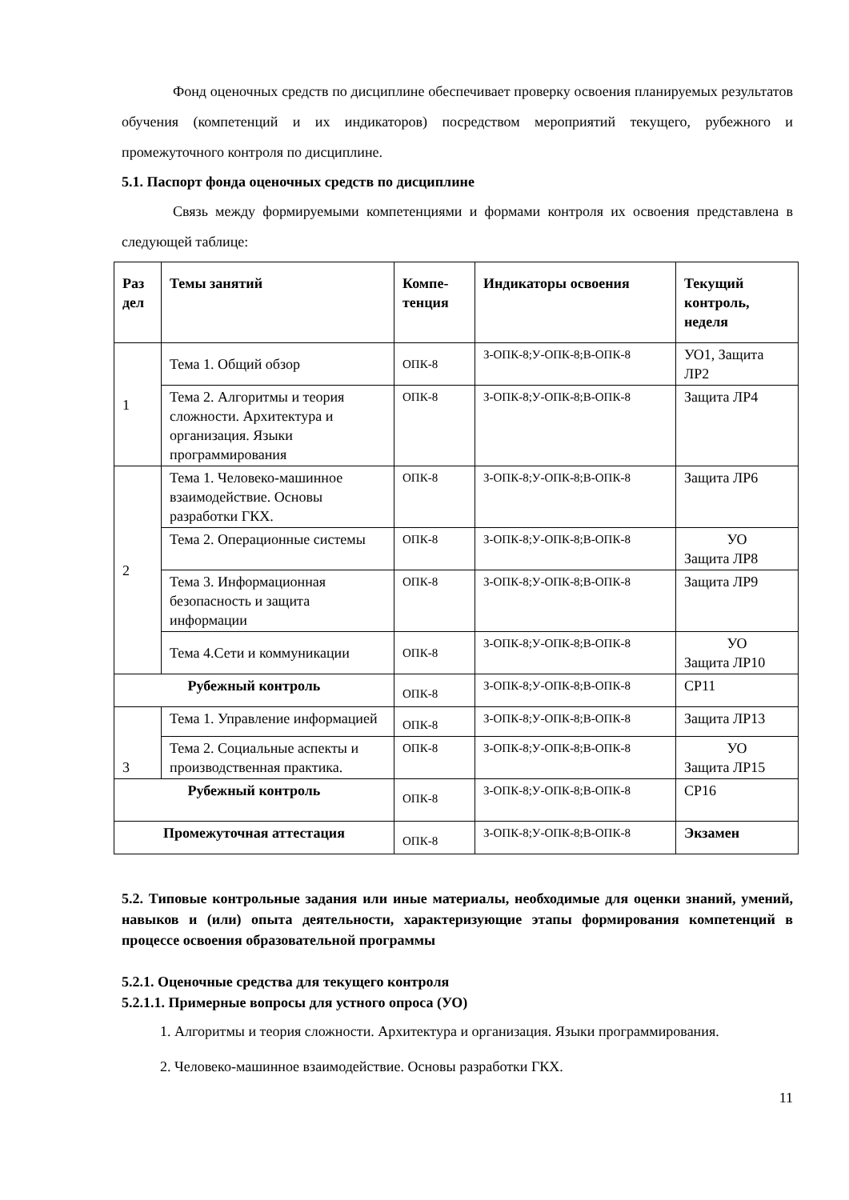Фонд оценочных средств по дисциплине обеспечивает проверку освоения планируемых результатов обучения (компетенций и их индикаторов) посредством мероприятий текущего, рубежного и промежуточного контроля по дисциплине.
5.1. Паспорт фонда оценочных средств по дисциплине
Связь между формируемыми компетенциями и формами контроля их освоения представлена в следующей таблице:
| Раз дел | Темы занятий | Компе-тенция | Индикаторы освоения | Текущий контроль, неделя |
| --- | --- | --- | --- | --- |
| 1 | Тема 1. Общий обзор | ОПК-8 | З-ОПК-8;У-ОПК-8;В-ОПК-8 | УО1, Защита ЛР2 |
| | Тема 2. Алгоритмы и теория сложности. Архитектура и организация. Языки программирования | ОПК-8 | З-ОПК-8;У-ОПК-8;В-ОПК-8 | Защита ЛР4 |
| 2 | Тема 1. Человеко-машинное взаимодействие. Основы разработки ГКХ. | ОПК-8 | З-ОПК-8;У-ОПК-8;В-ОПК-8 | Защита ЛР6 |
| | Тема 2. Операционные системы | ОПК-8 | З-ОПК-8;У-ОПК-8;В-ОПК-8 | УО Защита ЛР8 |
| | Тема 3. Информационная безопасность и защита информации | ОПК-8 | З-ОПК-8;У-ОПК-8;В-ОПК-8 | Защита ЛР9 |
| | Тема 4.Сети и коммуникации | ОПК-8 | З-ОПК-8;У-ОПК-8;В-ОПК-8 | УО Защита ЛР10 |
| Рубежный контроль | | ОПК-8 | З-ОПК-8;У-ОПК-8;В-ОПК-8 | СР11 |
| 3 | Тема 1. Управление информацией | ОПК-8 | З-ОПК-8;У-ОПК-8;В-ОПК-8 | Защита ЛР13 |
| | Тема 2. Социальные аспекты и производственная практика. | ОПК-8 | З-ОПК-8;У-ОПК-8;В-ОПК-8 | УО Защита ЛР15 |
| Рубежный контроль | | ОПК-8 | З-ОПК-8;У-ОПК-8;В-ОПК-8 | СР16 |
| Промежуточная аттестация | | ОПК-8 | З-ОПК-8;У-ОПК-8;В-ОПК-8 | Экзамен |
5.2. Типовые контрольные задания или иные материалы, необходимые для оценки знаний, умений, навыков и (или) опыта деятельности, характеризующие этапы формирования компетенций в процессе освоения образовательной программы
5.2.1. Оценочные средства для текущего контроля
5.2.1.1. Примерные вопросы для устного опроса (УО)
1. Алгоритмы и теория сложности. Архитектура и организация. Языки программирования.
2. Человеко-машинное взаимодействие. Основы разработки ГКХ.
11